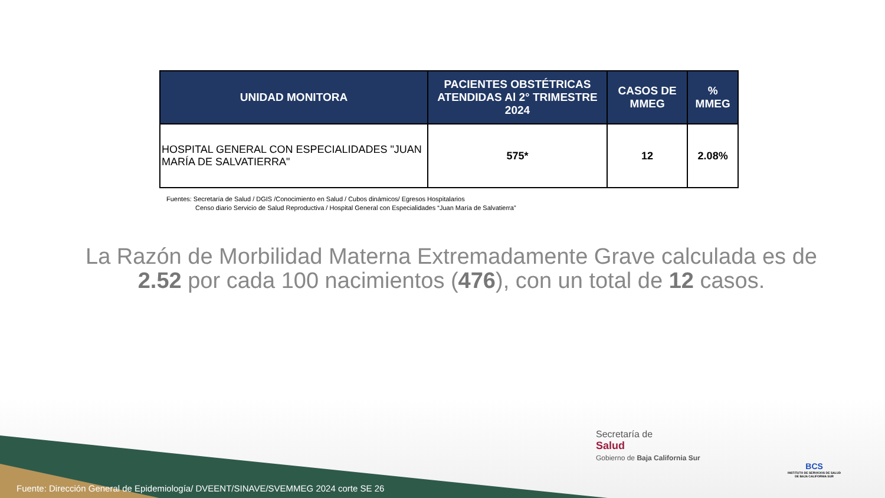| UNIDAD MONITORA | PACIENTES OBSTÉTRICAS ATENDIDAS Al 2° TRIMESTRE 2024 | CASOS DE MMEG | % MMEG |
| --- | --- | --- | --- |
| HOSPITAL GENERAL CON ESPECIALIDADES "JUAN MARÍA DE SALVATIERRA" | 575* | 12 | 2.08% |
Fuentes: Secretaría de Salud / DGIS /Conocimiento en Salud / Cubos dinámicos/ Egresos Hospitalarios
Censo diario Servicio de Salud Reproductiva / Hospital General con Especialidades “Juan María de Salvatierra”
La Razón de Morbilidad Materna Extremadamente Grave calculada es de 2.52 por cada 100 nacimientos (476), con un total de 12 casos.
Fuente: Dirección General de Epidemiología/ DVEENT/SINAVE/SVEMMEG 2024 corte SE 26
Secretaría de
Salud
Gobierno de Baja California Sur
BCS
INSTITUTO DE SERVICIOS DE SALUD
DE BAJA CALIFORNIA SUR